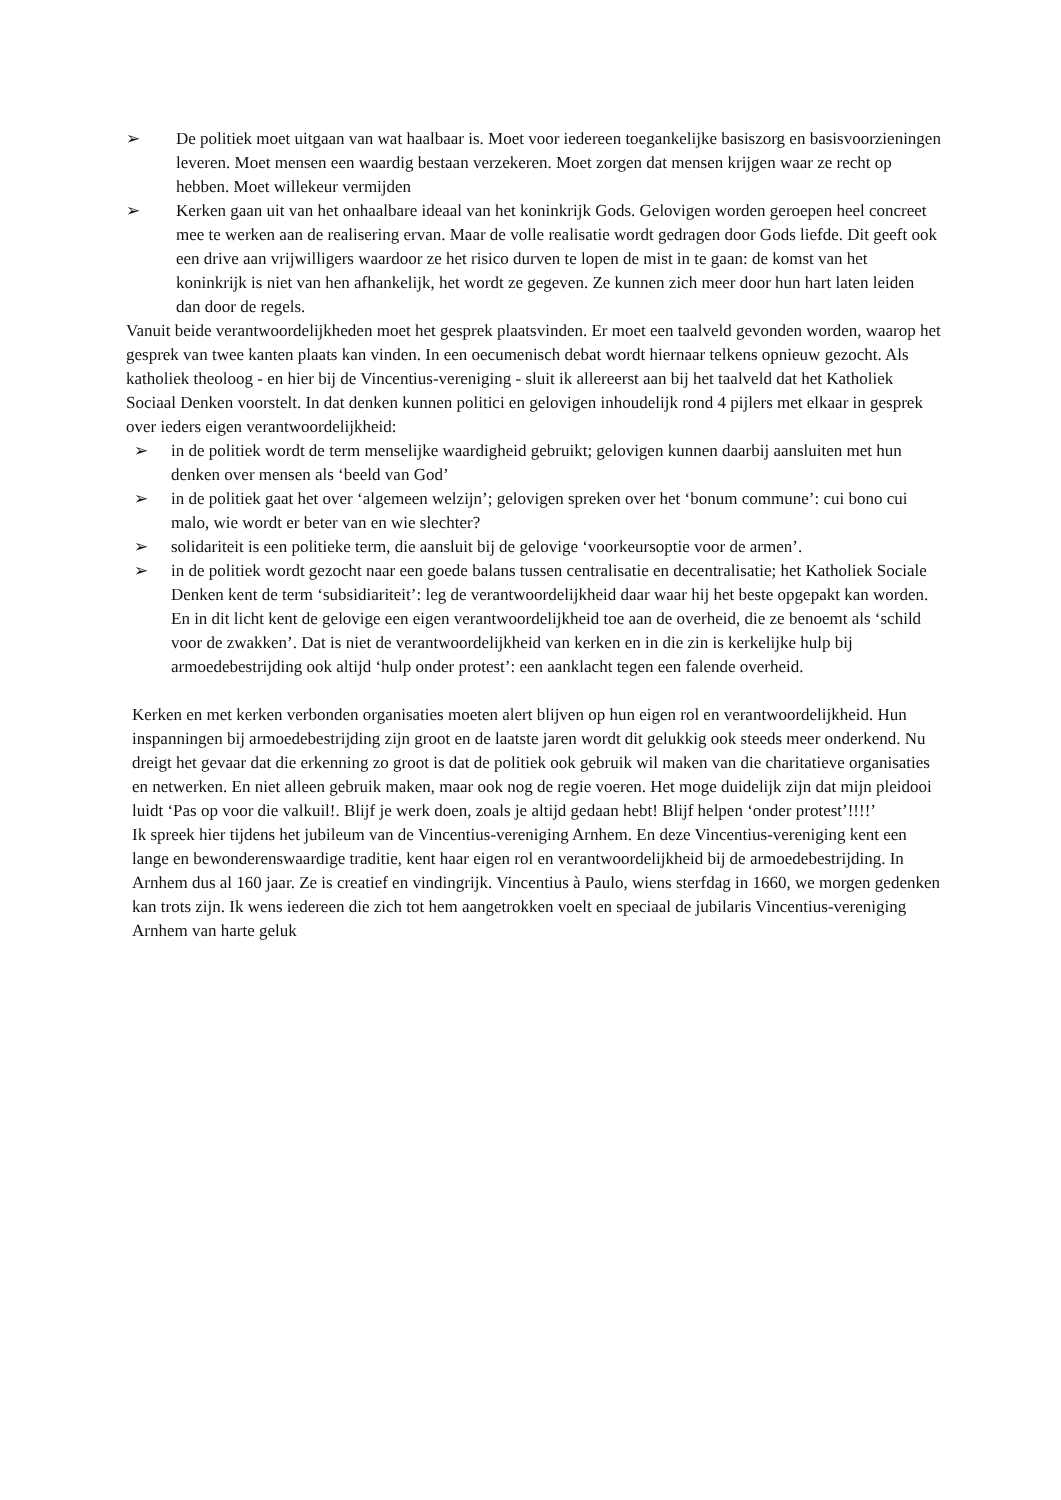➢ De politiek moet uitgaan van wat haalbaar is. Moet voor iedereen toegankelijke basiszorg en basisvoorzieningen leveren. Moet mensen een waardig bestaan verzekeren. Moet zorgen dat mensen krijgen waar ze recht op hebben. Moet willekeur vermijden
➢ Kerken gaan uit van het onhaalbare ideaal van het koninkrijk Gods. Gelovigen worden geroepen heel concreet mee te werken aan de realisering ervan. Maar de volle realisatie wordt gedragen door Gods liefde. Dit geeft ook een drive aan vrijwilligers waardoor ze het risico durven te lopen de mist in te gaan: de komst van het koninkrijk is niet van hen afhankelijk, het wordt ze gegeven. Ze kunnen zich meer door hun hart laten leiden dan door de regels.
Vanuit beide verantwoordelijkheden moet het gesprek plaatsvinden. Er moet een taalveld gevonden worden, waarop het gesprek van twee kanten plaats kan vinden. In een oecumenisch debat wordt hiernaar telkens opnieuw gezocht. Als katholiek theoloog - en hier bij de Vincentius-vereniging - sluit ik allereerst aan bij het taalveld dat het Katholiek Sociaal Denken voorstelt. In dat denken kunnen politici en gelovigen inhoudelijk rond 4 pijlers met elkaar in gesprek over ieders eigen verantwoordelijkheid:
➢ in de politiek wordt de term menselijke waardigheid gebruikt; gelovigen kunnen daarbij aansluiten met hun denken over mensen als ‘beeld van God’
➢ in de politiek gaat het over ‘algemeen welzijn’; gelovigen spreken over het ‘bonum commune’: cui bono cui malo, wie wordt er beter van en wie slechter?
➢ solidariteit is een politieke term, die aansluit bij de gelovige ‘voorkeursoptie voor de armen’.
➢ in de politiek wordt gezocht naar een goede balans tussen centralisatie en decentralisatie; het Katholiek Sociale Denken kent de term ‘subsidiariteit’: leg de verantwoordelijkheid daar waar hij het beste opgepakt kan worden. En in dit licht kent de gelovige een eigen verantwoordelijkheid toe aan de overheid, die ze benoemt als ‘schild voor de zwakken’. Dat is niet de verantwoordelijkheid van kerken en in die zin is kerkelijke hulp bij armoedebestrijding ook altijd ‘hulp onder protest’: een aanklacht tegen een falende overheid.
Kerken en met kerken verbonden organisaties moeten alert blijven op hun eigen rol en verantwoordelijkheid. Hun inspanningen bij armoedebestrijding zijn groot en de laatste jaren wordt dit gelukkig ook steeds meer onderkend. Nu dreigt het gevaar dat die erkenning zo groot is dat de politiek ook gebruik wil maken van die charitatieve organisaties en netwerken. En niet alleen gebruik maken, maar ook nog de regie voeren. Het moge duidelijk zijn dat mijn pleidooi luidt ‘Pas op voor die valkuil!. Blijf je werk doen, zoals je altijd gedaan hebt! Blijf helpen ‘onder protest’!!!!’
Ik spreek hier tijdens het jubileum van de Vincentius-vereniging Arnhem. En deze Vincentius-vereniging kent een lange en bewonderenswaardige traditie, kent haar eigen rol en verantwoordelijkheid bij de armoedebestrijding. In Arnhem dus al 160 jaar. Ze is creatief en vindingrijk. Vincentius à Paulo, wiens sterfdag in 1660, we morgen gedenken kan trots zijn. Ik wens iedereen die zich tot hem aangetrokken voelt en speciaal de jubilaris Vincentius-vereniging Arnhem van harte geluk